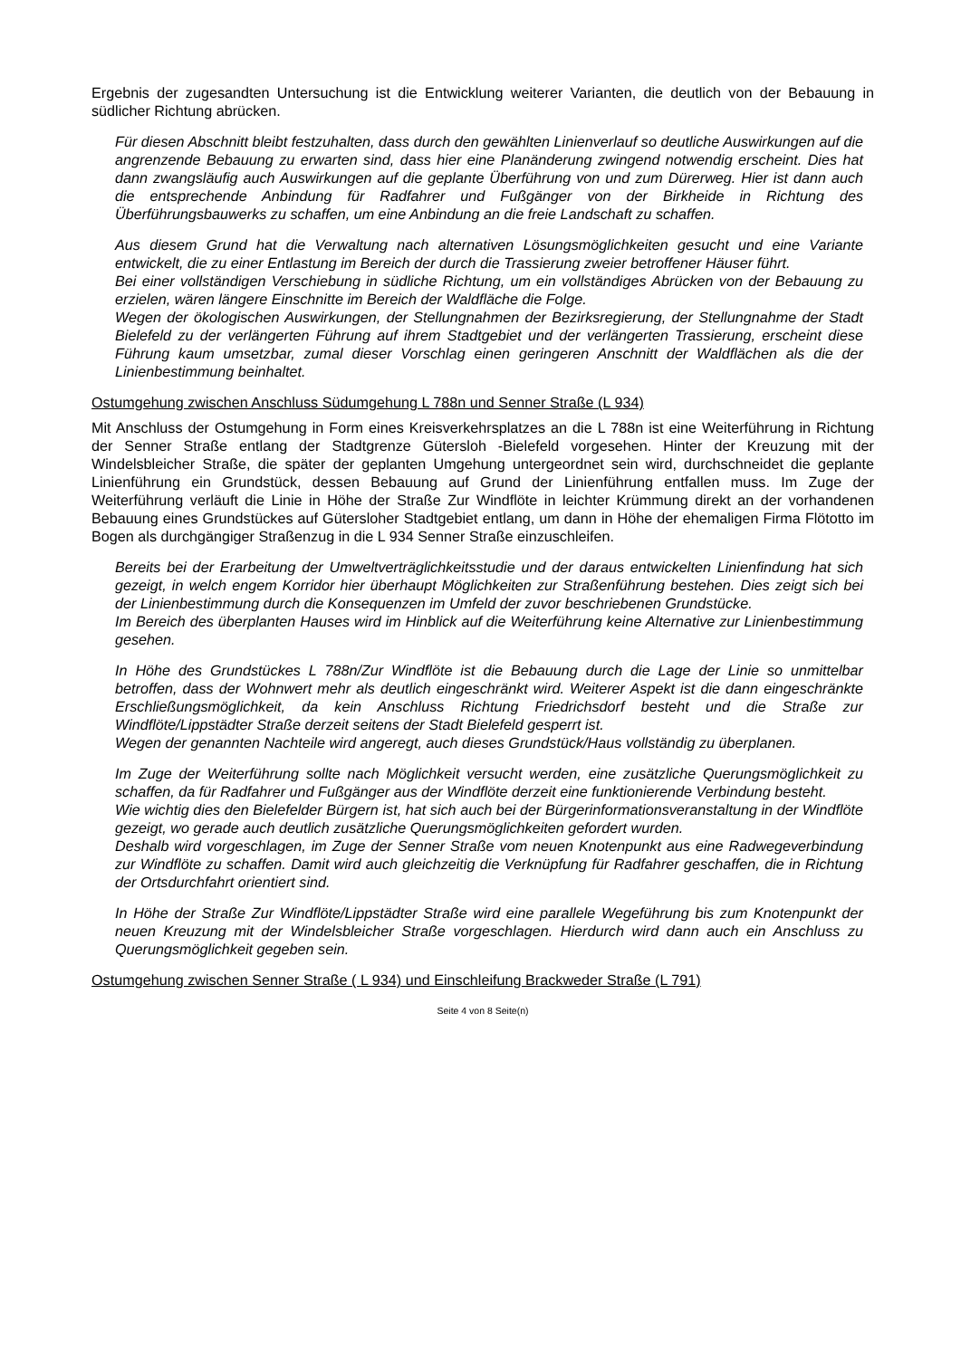Ergebnis der zugesandten Untersuchung ist die Entwicklung weiterer Varianten, die deutlich von der Bebauung in südlicher Richtung abrücken.
Für diesen Abschnitt bleibt festzuhalten, dass durch den gewählten Linienverlauf so deutliche Auswirkungen auf die angrenzende Bebauung zu erwarten sind, dass hier eine Planänderung zwingend notwendig erscheint. Dies hat dann zwangsläufig auch Auswirkungen auf die geplante Überführung von und zum Dürerweg. Hier ist dann auch die entsprechende Anbindung für Radfahrer und Fußgänger von der Birkheide in Richtung des Überführungsbauwerks zu schaffen, um eine Anbindung an die freie Landschaft zu schaffen.
Aus diesem Grund hat die Verwaltung nach alternativen Lösungsmöglichkeiten gesucht und eine Variante entwickelt, die zu einer Entlastung im Bereich der durch die Trassierung zweier betroffener Häuser führt.
Bei einer vollständigen Verschiebung in südliche Richtung, um ein vollständiges Abrücken von der Bebauung zu erzielen, wären längere Einschnitte im Bereich der Waldfläche die Folge.
Wegen der ökologischen Auswirkungen, der Stellungnahmen der Bezirksregierung, der Stellungnahme der Stadt Bielefeld zu der verlängerten Führung auf ihrem Stadtgebiet und der verlängerten Trassierung, erscheint diese Führung kaum umsetzbar, zumal dieser Vorschlag einen geringeren Anschnitt der Waldflächen als die der Linienbestimmung beinhaltet.
Ostumgehung zwischen Anschluss Südumgehung L 788n und Senner Straße (L 934)
Mit Anschluss der Ostumgehung in Form eines Kreisverkehrsplatzes an die L 788n ist eine Weiterführung in Richtung der Senner Straße entlang der Stadtgrenze Gütersloh -Bielefeld vorgesehen. Hinter der Kreuzung mit der Windelsbleicher Straße, die später der geplanten Umgehung untergeordnet sein wird, durchschneidet die geplante Linienführung ein Grundstück, dessen Bebauung auf Grund der Linienführung entfallen muss. Im Zuge der Weiterführung verläuft die Linie in Höhe der Straße Zur Windflöte in leichter Krümmung direkt an der vorhandenen Bebauung eines Grundstückes auf Gütersloher Stadtgebiet entlang, um dann in Höhe der ehemaligen Firma Flötotto im Bogen als durchgängiger Straßenzug in die L 934 Senner Straße einzuschleifen.
Bereits bei der Erarbeitung der Umweltverträglichkeitsstudie und der daraus entwickelten Linienfindung hat sich gezeigt, in welch engem Korridor hier überhaupt Möglichkeiten zur Straßenführung bestehen. Dies zeigt sich bei der Linienbestimmung durch die Konsequenzen im Umfeld der zuvor beschriebenen Grundstücke.
Im Bereich des überplanten Hauses wird im Hinblick auf die Weiterführung keine Alternative zur Linienbestimmung gesehen.
In Höhe des Grundstückes L 788n/Zur Windflöte ist die Bebauung durch die Lage der Linie so unmittelbar betroffen, dass der Wohnwert mehr als deutlich eingeschränkt wird. Weiterer Aspekt ist die dann eingeschränkte Erschließungsmöglichkeit, da kein Anschluss Richtung Friedrichsdorf besteht und die Straße zur Windflöte/Lippstädter Straße derzeit seitens der Stadt Bielefeld gesperrt ist.
Wegen der genannten Nachteile wird angeregt, auch dieses Grundstück/Haus vollständig zu überplanen.
Im Zuge der Weiterführung sollte nach Möglichkeit versucht werden, eine zusätzliche Querungsmöglichkeit zu schaffen, da für Radfahrer und Fußgänger aus der Windflöte derzeit eine funktionierende Verbindung besteht.
Wie wichtig dies den Bielefelder Bürgern ist, hat sich auch bei der Bürgerinformationsveranstaltung in der Windflöte gezeigt, wo gerade auch deutlich zusätzliche Querungsmöglichkeiten gefordert wurden.
Deshalb wird vorgeschlagen, im Zuge der Senner Straße vom neuen Knotenpunkt aus eine Radwegeverbindung zur Windflöte zu schaffen. Damit wird auch gleichzeitig die Verknüpfung für Radfahrer geschaffen, die in Richtung der Ortsdurchfahrt orientiert sind.
In Höhe der Straße Zur Windflöte/Lippstädter Straße wird eine parallele Wegeführung bis zum Knotenpunkt der neuen Kreuzung mit der Windelsbleicher Straße vorgeschlagen. Hierdurch wird dann auch ein Anschluss zu Querungsmöglichkeit gegeben sein.
Ostumgehung zwischen Senner Straße ( L 934) und Einschleifung Brackweder Straße (L 791)
Seite 4 von 8 Seite(n)